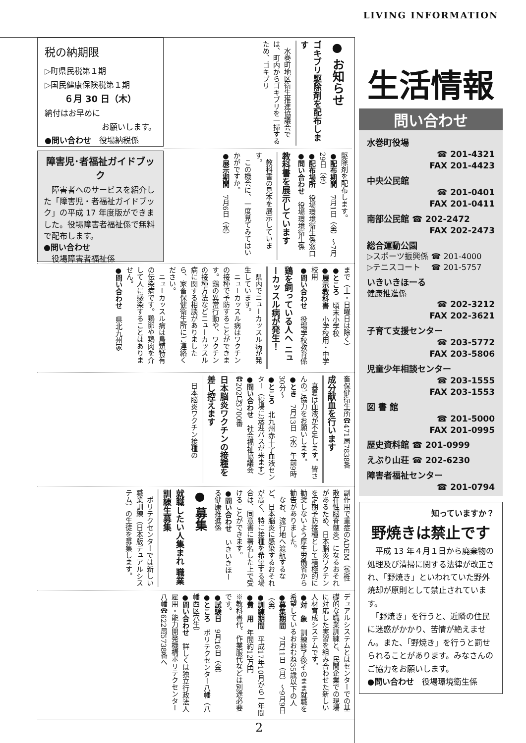税の納期限
▷町県民税第１期
▷国民健康保険税第１期
６月 30 日（木）
納付はお早めに
お願いします。
●問い合わせ　役場納税係
障害児･者福祉ガイドブック
　障害者へのサービスを紹介した「障害児・者福祉ガイドブック」の平成 17 年度版ができました。役場障害者福祉係で無料で配布します。
●問い合わせ
　役場障害者福祉係
● お知らせ
ゴキブリ駆除剤を配布します
　水巻町地区衛生推進協議会では、町内からゴキブリを一掃するため、ゴキブリ
駆除剤を配布します。
●配布期間　7月1日（金）～7月29日（金）
●配布場所　役場環境衛生係窓口
●問い合わせ　役場環境衛生係
教科書を展示しています
　教科書の見本を展示しています。
　この機会に、一度見てみてはいかがですか。
●展示期間　7月6日（水）
まで（土・日曜日は除く）
●ところ　頃末小学校
●展示教科書　小学校用・中学校用
●問い合わせ　役場学校教育係
鶏を飼っている人へ ニューカッスル病が発生！
　県内でニューカッスル病が発生しています。
　ニューカッスル病はワクチンの接種で予防することができます。鶏の異常行動や、ワクチンの接種方法などニューカッスル病に関する相談がありましたら、家畜保健衛生所にご連絡ください。
　ニューカッスル病は鳥類特有の伝染病です。鶏卵や鶏肉を介して人に感染することはありません。
●問い合わせ　県北九州家
畜保健衛生所☎471局7838番
成分献血を行います
　真夏は血液が不足します。皆さんのご協力をお願いします。
●とき　7月13日（水）午前9時30分～
●ところ　北九州赤十字血液センター（役場に送迎バスが来ます）
●問い合わせ　社会福祉協議会☎202局3700番
日本脳炎ワクチンの接種を差し控えます
　日本脳炎ワクチン接種の
副作用で重症のADEM（急性散在性脳脊髄炎）になるおそれがあるため、日本脳炎ワクチンを定期予防接種として積極的に勧奨しないよう厚生労働省から勧告がありました。
　なお、流行地へ渡航するなど、日本脳炎に感染するおそれが高く、特に接種を希望する場合は、同意書に署名した上で受けることができます。
●問い合わせ　いきいきほーる健康推進係
● 募集
就職したい人集まれ 職業訓練生募集
　ポリテクセンターでは新しい職業訓練（日本版デュアルシステム）の生徒を募集します。
デュアルシステムとはセンターでの基礎的な職業訓練と、民間企業での現場に対応した実習を組み合わせた新しい人材育成システムです。
●対　象　訓練終了後そのまま就職を希望しているおおむね35歳以下の人
●募集期間　7月11日（月）～9月9日（金）
●訓練期間　平成17年10月から一年間
●費　用　年間約12万円
※教科書代、作業服代などは別途必要です。
●試験日　9月16日（金）
●ところ　ポリテクセンター八幡（八幡西区穴生）
●問い合わせ　詳しくは独立行政法人雇用・能力開発機構ポリテクセンター八幡☎622局5738番へ
LIVING INFORMATION
生活情報
問い合わせ
水巻町役場
☎ 201-4321
FAX 201-4423
中央公民館
☎ 201-0401
FAX 201-0411
南部公民館 ☎ 202-2472
FAX 202-2473
総合運動公園
▷スポーツ振興係 ☎ 201-4000
▷テニスコート　 ☎ 201-5757
いきいきほーる
健康推進係
☎ 202-3212
FAX 202-3621
子育て支援センター
☎ 203-5772
FAX 203-5806
児童少年相談センター
☎ 203-1555
FAX 203-1553
図 書 館
☎ 201-5000
FAX 201-0995
歴史資料館 ☎ 201-0999
えぶり山荘 ☎ 202-6230
障害者福祉センター
☎ 201-0794
知っていますか？
野焼きは禁止です
　平成 13 年４月１日から廃棄物の処理及び清掃に関する法律が改正され、「野焼き」といわれていた野外焼却が原則として禁止されています。
　「野焼き」を行うと、近隣の住民に迷惑がかかり、苦情が絶えません。また、「野焼き」を行うと罰せられることがあります。みなさんのご協力をお願いします。
●問い合わせ　役場環境衛生係
2